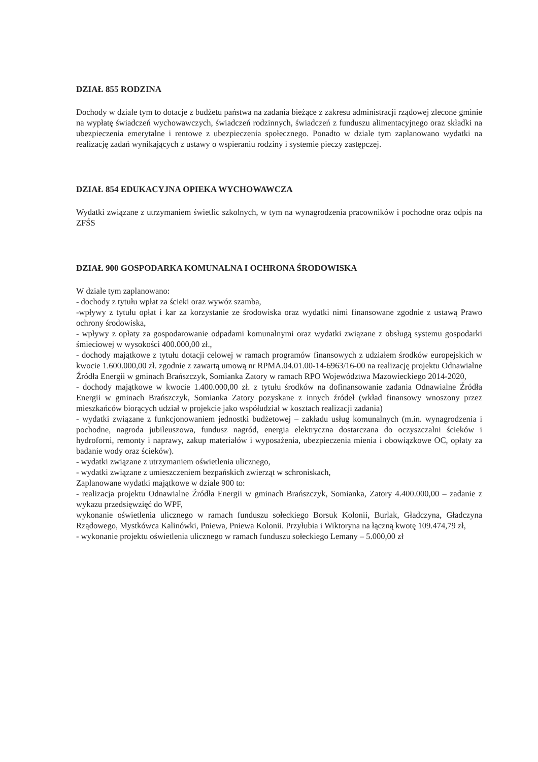DZIAŁ 855 RODZINA
Dochody w dziale tym to dotacje z budżetu państwa na zadania bieżące z zakresu administracji rządowej zlecone gminie na wypłatę świadczeń wychowawczych, świadczeń rodzinnych, świadczeń z funduszu alimentacyjnego oraz składki na ubezpieczenia emerytalne i rentowe z ubezpieczenia społecznego. Ponadto w dziale tym zaplanowano wydatki na realizację zadań wynikających z ustawy o wspieraniu rodziny i systemie pieczy zastępczej.
DZIAŁ 854 EDUKACYJNA OPIEKA WYCHOWAWCZA
Wydatki związane z utrzymaniem świetlic szkolnych, w tym na wynagrodzenia pracowników i pochodne oraz odpis na ZFŚS
DZIAŁ 900 GOSPODARKA KOMUNALNA I OCHRONA ŚRODOWISKA
W dziale tym zaplanowano:
- dochody z tytułu wpłat za ścieki oraz wywóz szamba,
-wpływy z tytułu opłat i kar za korzystanie ze środowiska oraz wydatki nimi finansowane zgodnie z ustawą Prawo ochrony środowiska,
- wpływy z opłaty za gospodarowanie odpadami komunalnymi oraz wydatki związane z obsługą systemu gospodarki śmieciowej w wysokości 400.000,00 zł.,
- dochody majątkowe z tytułu dotacji celowej w ramach programów finansowych z udziałem środków europejskich w kwocie 1.600.000,00 zł. zgodnie z zawartą umową nr RPMA.04.01.00-14-6963/16-00 na realizację projektu Odnawialne Źródła Energii w gminach Brańszczyk, Somianka Zatory w ramach RPO Województwa Mazowieckiego 2014-2020,
- dochody majątkowe w kwocie 1.400.000,00 zł. z tytułu środków na dofinansowanie zadania Odnawialne Źródła Energii w gminach Brańszczyk, Somianka Zatory pozyskane z innych źródeł (wkład finansowy wnoszony przez mieszkańców biorących udział w projekcie jako współudział w kosztach realizacji zadania)
- wydatki związane z funkcjonowaniem jednostki budżetowej – zakładu usług komunalnych (m.in. wynagrodzenia i pochodne, nagroda jubileuszowa, fundusz nagród, energia elektryczna dostarczana do oczyszczalni ścieków i hydroforni, remonty i naprawy, zakup materiałów i wyposażenia, ubezpieczenia mienia i obowiązkowe OC, opłaty za badanie wody oraz ścieków).
- wydatki związane z utrzymaniem oświetlenia ulicznego,
- wydatki związane z umieszczeniem bezpańskich zwierząt w schroniskach,
Zaplanowane wydatki majątkowe w dziale 900 to:
- realizacja projektu Odnawialne Źródła Energii w gminach Brańszczyk, Somianka, Zatory 4.400.000,00 – zadanie z wykazu przedsięwzięć do WPF,
wykonanie oświetlenia ulicznego w ramach funduszu sołeckiego Borsuk Kolonii, Burlak, Gładczyna, Gładczyna Rządowego, Mystkówca Kalinówki, Pniewa, Pniewa Kolonii. Przyłubia i Wiktoryna na łączną kwotę 109.474,79 zł,
- wykonanie projektu oświetlenia ulicznego w ramach funduszu sołeckiego Lemany – 5.000,00 zł